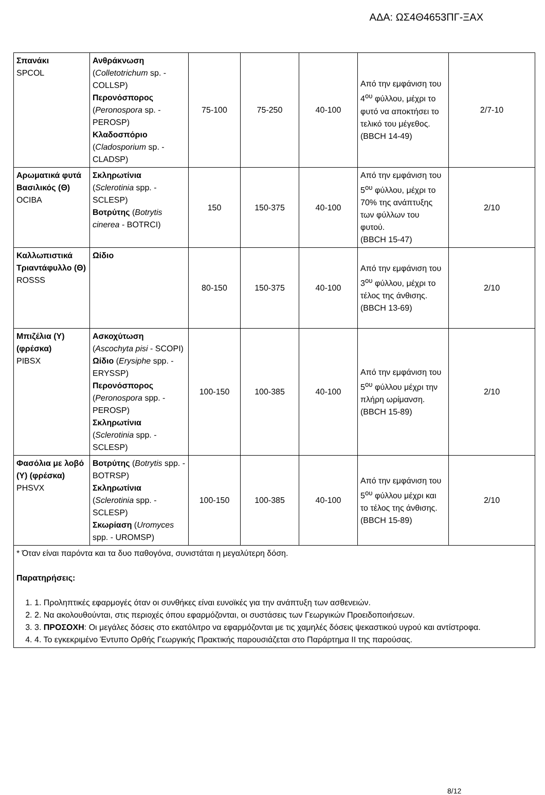ΑΔΑ: ΩΣ4Θ4653ΠΓ-ΞΑΧ
| Σπανάκι SPCOL | Ανθράκνωση ( Colletotrichum sp. - COLLSP) Περονόσπορος ( Peronospora sp. - PEROSP) Κλαδοσπόριο ( Cladosporium sp. - CLADSP) | 75-100 | 75-250 | 40-100 | Από την εμφάνιση του 4<sup>ου</sup> φύλλου, μέχρι το φυτό να αποκτήσει το τελικό του μέγεθος. (BBCH 14-49) | 2/7-10 |
| Αρωματικά φυτά Βασιλικός (Θ) OCIBA | Σκληρωτίνια ( Sclerotinia spp. - SCLESP) Βοτρύτης ( Botrytis cinerea - BOTRCI) | 150 | 150-375 | 40-100 | Από την εμφάνιση του 5<sup>ου</sup> φύλλου, μέχρι το 70% της ανάπτυξης των φύλλων του φυτού. (BBCH 15-47) | 2/10 |
| Καλλωπιστικά Τριαντάφυλλο (Θ) ROSSS | Ωίδιο | 80-150 | 150-375 | 40-100 | Από την εμφάνιση του 3<sup>ου</sup> φύλλου, μέχρι το τέλος της άνθισης. (BBCH 13-69) | 2/10 |
| Μπιζέλια (Υ) (φρέσκα) PIBSX | Ασκοχύτωση ( Ascochyta pisi - SCOPI) Ωίδιο ( Erysiphe spp. - ERYSSP) Περονόσπορος ( Peronospora spp. - PEROSP) Σκληρωτίνια ( Sclerotinia spp. - SCLESP) | 100-150 | 100-385 | 40-100 | Από την εμφάνιση του 5<sup>ου</sup> φύλλου μέχρι την πλήρη ωρίμανση. (BBCH 15-89) | 2/10 |
| Φασόλια με λοβό (Υ) (φρέσκα) PHSVX | Βοτρύτης ( Botrytis spp. - BOTRSP) Σκληρωτίνια ( Sclerotinia spp. - SCLESP) Σκωρίαση ( Uromyces spp. - UROMSP) | 100-150 | 100-385 | 40-100 | Από την εμφάνιση του 5<sup>ου</sup> φύλλου μέχρι και το τέλος της άνθισης. (BBCH 15-89) | 2/10 |
| * Όταν είναι παρόντα και τα δυο παθογόνα, συνιστάται η μεγαλύτερη δόση. Παρατηρήσεις: 1. 1. Προληπτικές εφαρμογές όταν οι συνθήκες είναι ευνοϊκές για την ανάπτυξη των ασθενειών. 2. 2. Να ακολουθούνται, στις περιοχές όπου εφαρμόζονται, οι συστάσεις των Γεωργικών Προειδοποιήσεων. 3. 3. ΠΡΟΣΟΧΗ : Οι μεγάλες δόσεις στο εκατόλιτρο να εφαρμόζονται με τις χαμηλές δόσεις ψεκαστικού υγρού και αντίστροφα. 4. 4. Το εγκεκριμένο Έντυπο Ορθής Γεωργικής Πρακτικής παρουσιάζεται στο Παράρτημα ΙΙ της παρούσας. | | | | | | |
8/12